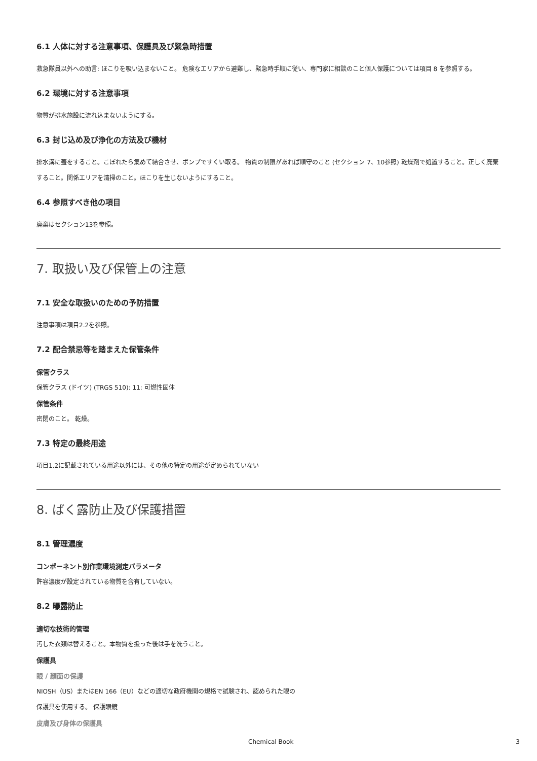6.1 人体に対する注意事項、保護具及び緊急時措置
救急隊員以外への助言: ほこりを吸い込まないこと。 危険なエリアから避難し、緊急時手順に従い、専門家に相談のこと個人保護については項目 8 を参照する。
6.2 環境に対する注意事項
物質が排水施設に流れ込まないようにする。
6.3 封じ込め及び浄化の方法及び機材
排水溝に蓋をすること。こぼれたら集めて結合させ、ポンプですくい取る。 物質の制限があれば順守のこと (セクション 7、10参照) 乾燥剤で処置すること。正しく廃棄すること。関係エリアを清掃のこと。ほこりを生じないようにすること。
6.4 参照すべき他の項目
廃棄はセクション13を参照。
7. 取扱い及び保管上の注意
7.1 安全な取扱いのための予防措置
注意事項は項目2.2を参照。
7.2 配合禁忌等を踏まえた保管条件
保管クラス
保管クラス (ドイツ) (TRGS 510): 11: 可燃性固体
保管条件
密閉のこと。 乾燥。
7.3 特定の最終用途
項目1.2に記載されている用途以外には、その他の特定の用途が定められていない
8. ばく露防止及び保護措置
8.1 管理濃度
コンポーネント別作業環境測定パラメータ
許容濃度が設定されている物質を含有していない。
8.2 曝露防止
適切な技術的管理
汚した衣類は替えること。本物質を扱った後は手を洗うこと。
保護具
眼 / 顔面の保護
NIOSH（US）またはEN 166（EU）などの適切な政府機関の規格で試験され、認められた眼の
保護具を使用する。 保護眼鏡
皮膚及び身体の保護具
Chemical Book 3